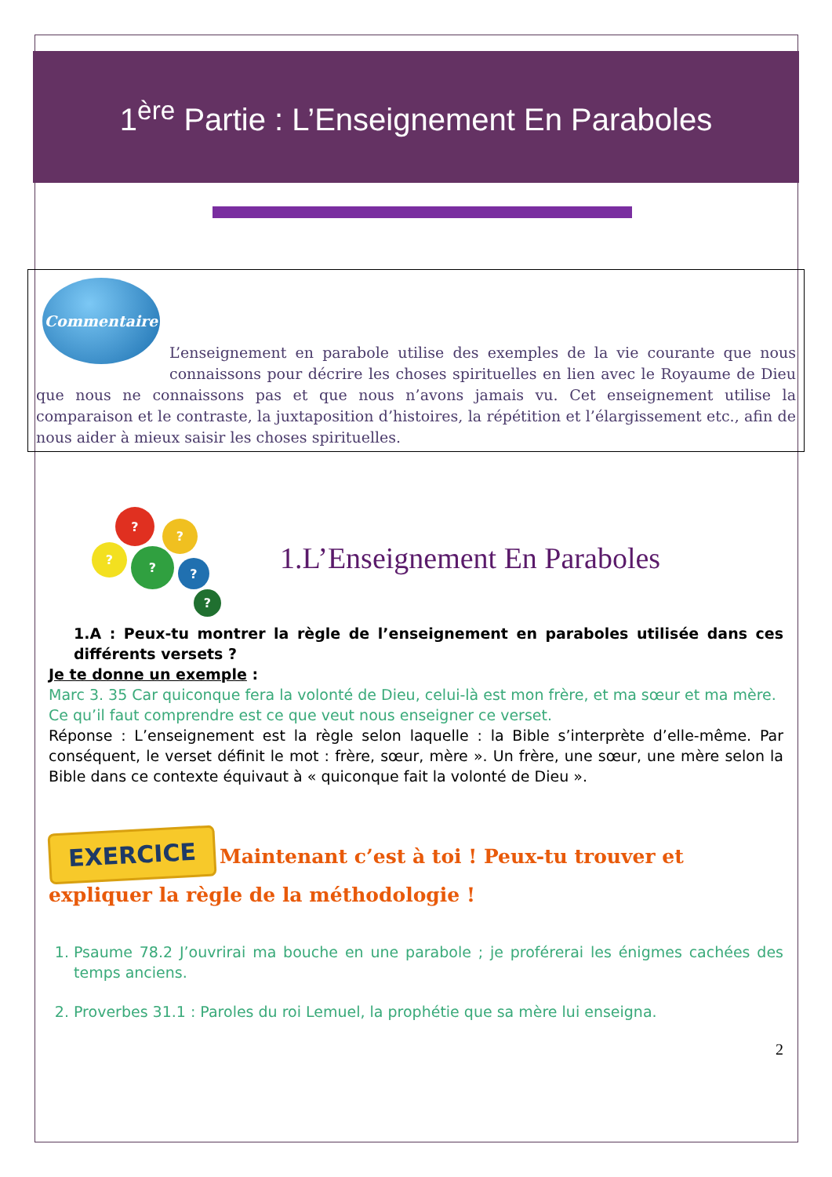1<sup>ère</sup> Partie : L’Enseignement En Paraboles
Commentaire
L’enseignement en parabole utilise des exemples de la vie courante que nous connaissons pour décrire les choses spirituelles en lien avec le Royaume de Dieu que nous ne connaissons pas et que nous n’avons jamais vu. Cet enseignement utilise la comparaison et le contraste, la juxtaposition d’histoires, la répétition et l’élargissement etc., afin de nous aider à mieux saisir les choses spirituelles.
?
?
? ?
?
?
1.L’Enseignement En Paraboles
1.A : Peux-tu montrer la règle de l’enseignement en paraboles utilisée dans ces différents versets ?
Je te donne un exemple :
Marc 3. 35 Car quiconque fera la volonté de Dieu, celui-là est mon frère, et ma sœur et ma mère.
Ce qu’il faut comprendre est ce que veut nous enseigner ce verset.
Réponse : L’enseignement est la règle selon laquelle : la Bible s’interprète d’elle-même. Par conséquent, le verset définit le mot : frère, sœur, mère ». Un frère, une sœur, une mère selon la Bible dans ce contexte équivaut à « quiconque fait la volonté de Dieu ».
EXERCICE Maintenant c’est à toi ! Peux-tu trouver et expliquer la règle de la méthodologie !
1. Psaume 78.2 J’ouvrirai ma bouche en une parabole ; je proférerai les énigmes cachées des temps anciens.
2. Proverbes 31.1 : Paroles du roi Lemuel, la prophétie que sa mère lui enseigna.
2